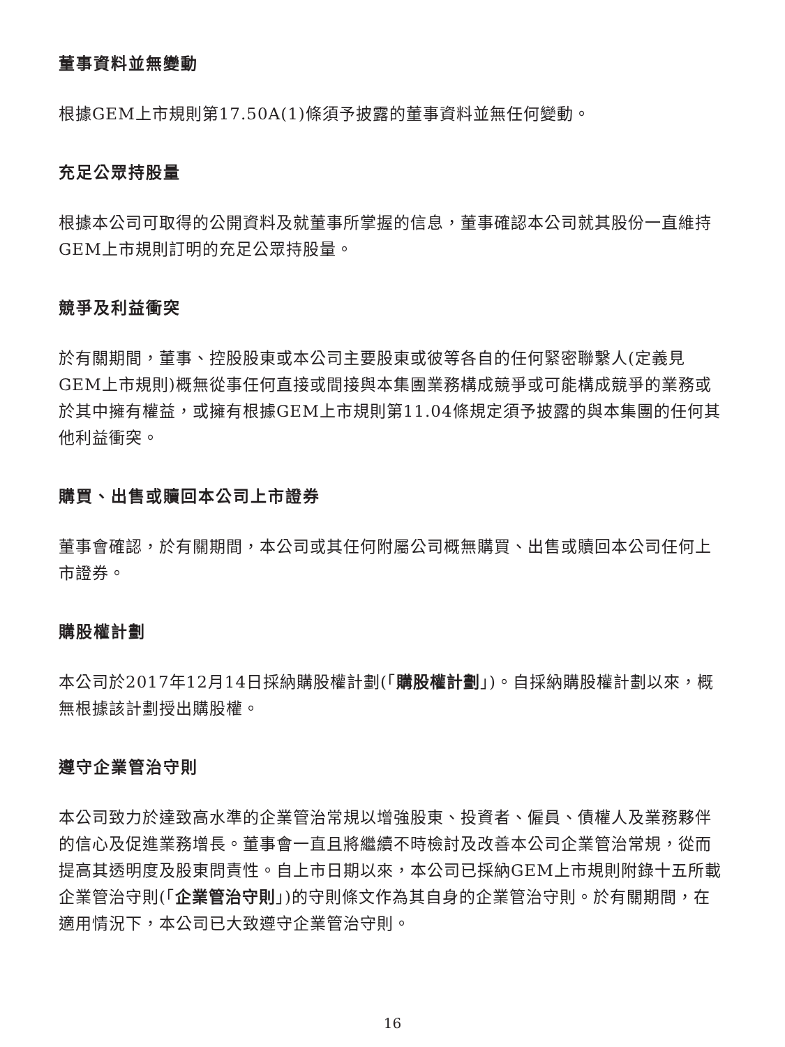董事資料並無變動
根據GEM上市規則第17.50A(1)條須予披露的董事資料並無任何變動。
充足公眾持股量
根據本公司可取得的公開資料及就董事所掌握的信息，董事確認本公司就其股份一直維持GEM上市規則訂明的充足公眾持股量。
競爭及利益衝突
於有關期間，董事、控股股東或本公司主要股東或彼等各自的任何緊密聯繫人(定義見GEM上市規則)概無從事任何直接或間接與本集團業務構成競爭或可能構成競爭的業務或於其中擁有權益，或擁有根據GEM上市規則第11.04條規定須予披露的與本集團的任何其他利益衝突。
購買、出售或贖回本公司上市證券
董事會確認，於有關期間，本公司或其任何附屬公司概無購買、出售或贖回本公司任何上市證券。
購股權計劃
本公司於2017年12月14日採納購股權計劃(「購股權計劃」)。自採納購股權計劃以來，概無根據該計劃授出購股權。
遵守企業管治守則
本公司致力於達致高水準的企業管治常規以增強股東、投資者、僱員、債權人及業務夥伴的信心及促進業務增長。董事會一直且將繼續不時檢討及改善本公司企業管治常規，從而提高其透明度及股東問責性。自上市日期以來，本公司已採納GEM上市規則附錄十五所載企業管治守則(「企業管治守則」)的守則條文作為其自身的企業管治守則。於有關期間，在適用情況下，本公司已大致遵守企業管治守則。
16